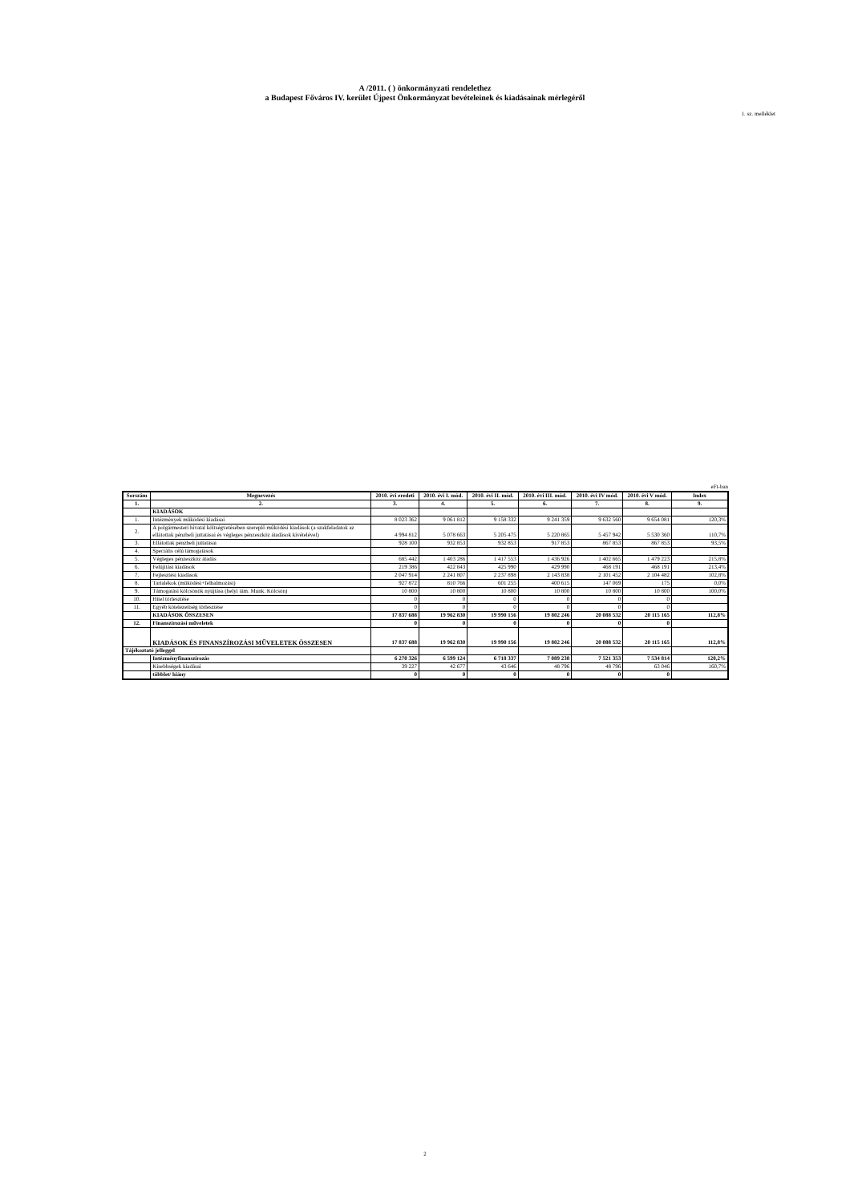A /2011. ( ) önkormányzati rendelethez
a Budapest Főváros IV. kerület Újpest Önkormányzat bevételeinek és kiadásainak mérlegéről
1. sz. melléklet
eFt-ban
| Sorszám | Megnevezés | 2010. évi eredeti | 2010. évi I. mód. | 2010. évi II. mód. | 2010. évi III. mód. | 2010. évi IV mód. | 2010. évi V mód. | Index |
| --- | --- | --- | --- | --- | --- | --- | --- | --- |
| 1. | 2. | 3. | 4. | 5. | 6. | 7. | 8. | 9. |
| | KIADÁSOK | | | | | | | |
| 1. | Intézmények működési kiadásai | 8 023 362 | 9 061 812 | 9 158 332 | 9 241 359 | 9 632 560 | 9 654 081 | 120,3% |
| 2. | A polgármesteri hivatal költségvetésében szereplő működési kiadások (a szakfeladatok az ellátottak pénzbeli juttatásai és végleges pénzeszköz átadások kivételével) | 4 994 812 | 5 078 663 | 5 205 475 | 5 220 865 | 5 457 942 | 5 530 360 | 110,7% |
| 3. | Ellátottak pénzbeli juttatásai | 928 100 | 932 853 | 932 853 | 917 853 | 867 853 | 867 853 | 93,5% |
| 4. | Speciális célú támogatások | | | | | | | |
| 5. | Végleges pénzeszköz átadás | 685 442 | 1 403 286 | 1 417 553 | 1 436 926 | 1 402 665 | 1 479 223 | 215,8% |
| 6. | Felújítási kiadások | 219 386 | 422 843 | 425 990 | 429 990 | 468 191 | 468 191 | 213,4% |
| 7. | Fejlesztési kiadások | 2 047 914 | 2 241 807 | 2 237 898 | 2 143 838 | 2 101 452 | 2 104 482 | 102,8% |
| 8. | Tartalékok (működési+felhalmozási) | 927 872 | 810 766 | 601 255 | 400 615 | 147 069 | 175 | 0,0% |
| 9. | Támogatási kölcsönök nyújtása (helyi tám. Munk. Kölcsön) | 10 800 | 10 800 | 10 800 | 10 800 | 10 800 | 10 800 | 100,0% |
| 10. | Hitel törlesztése | 0 | 0 | 0 | 0 | 0 | 0 | |
| 11. | Egyéb kötelezettség törlesztése | 0 | 0 | 0 | 0 | 0 | 0 | |
| | KIADÁSOK ÖSSZESEN | 17 837 688 | 19 962 830 | 19 990 156 | 19 802 246 | 20 088 532 | 20 115 165 | 112,8% |
| 12. | Finanszírozási műveletek | 0 | 0 | 0 | 0 | 0 | 0 | |
| | KIADÁSOK ÉS FINANSZÍROZÁSI MŰVELETEK ÖSSZESEN | 17 837 688 | 19 962 830 | 19 990 156 | 19 802 246 | 20 088 532 | 20 115 165 | 112,8% |
| Tájékoztató jelleggel | | | | | | | | |
| | Intézményfinanszírozás | 6 270 326 | 6 599 124 | 6 718 337 | 7 089 238 | 7 521 353 | 7 534 814 | 120,2% |
| | Kisebbségek kiadásai | 39 227 | 42 677 | 43 646 | 48 796 | 48 796 | 63 046 | 160,7% |
| | többlet/ hiány | 0 | 0 | 0 | 0 | 0 | 0 | |
2